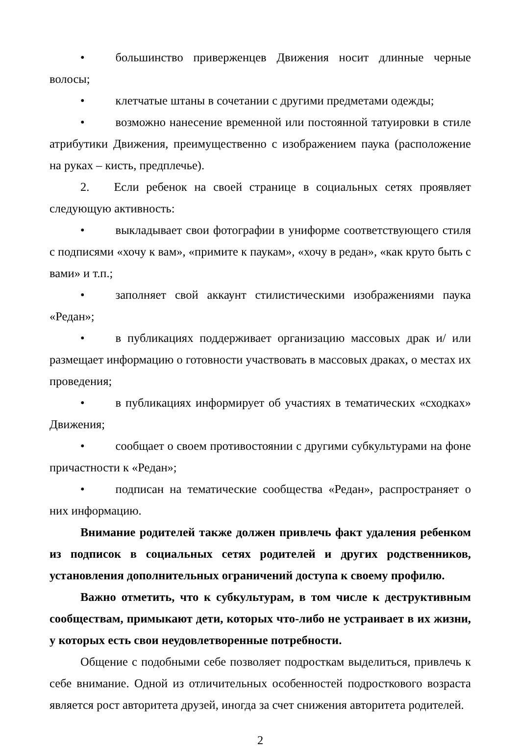• большинство приверженцев Движения носит длинные черные волосы;
• клетчатые штаны в сочетании с другими предметами одежды;
• возможно нанесение временной или постоянной татуировки в стиле атрибутики Движения, преимущественно с изображением паука (расположение на руках – кисть, предплечье).
2. Если ребенок на своей странице в социальных сетях проявляет следующую активность:
• выкладывает свои фотографии в униформе соответствующего стиля с подписями «хочу к вам», «примите к паукам», «хочу в редан», «как круто быть с вами» и т.п.;
• заполняет свой аккаунт стилистическими изображениями паука «Редан»;
• в публикациях поддерживает организацию массовых драк и/ или размещает информацию о готовности участвовать в массовых драках, о местах их проведения;
• в публикациях информирует об участиях в тематических «сходках» Движения;
• сообщает о своем противостоянии с другими субкультурами на фоне причастности к «Редан»;
• подписан на тематические сообщества «Редан», распространяет о них информацию.
Внимание родителей также должен привлечь факт удаления ребенком из подписок в социальных сетях родителей и других родственников, установления дополнительных ограничений доступа к своему профилю.
Важно отметить, что к субкультурам, в том числе к деструктивным сообществам, примыкают дети, которых что-либо не устраивает в их жизни, у которых есть свои неудовлетворенные потребности.
Общение с подобными себе позволяет подросткам выделиться, привлечь к себе внимание. Одной из отличительных особенностей подросткового возраста является рост авторитета друзей, иногда за счет снижения авторитета родителей.
2